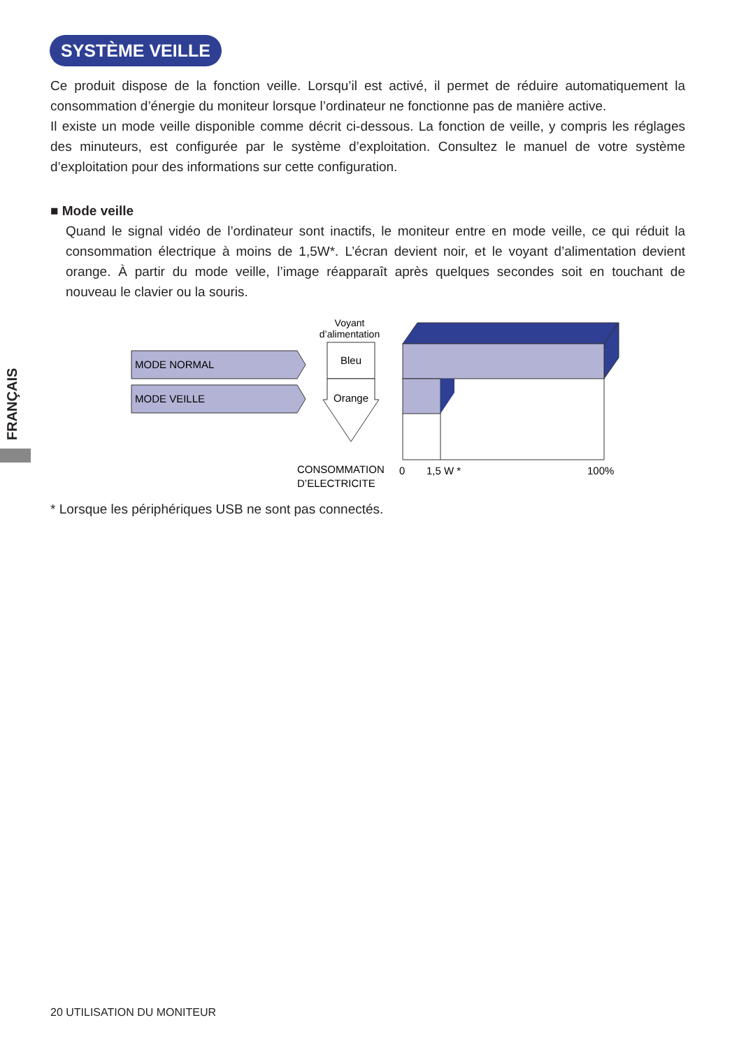SYSTÈME VEILLE
Ce produit dispose de la fonction veille. Lorsqu’il est activé, il permet de réduire automatiquement la consommation d’énergie du moniteur lorsque l’ordinateur ne fonctionne pas de manière active.
Il existe un mode veille disponible comme décrit ci-dessous. La fonction de veille, y compris les réglages des minuteurs, est configurée par le système d’exploitation. Consultez le manuel de votre système d’exploitation pour des informations sur cette configuration.
■ Mode veille
Quand le signal vidéo de l’ordinateur sont inactifs, le moniteur entre en mode veille, ce qui réduit la consommation électrique à moins de 1,5W*. L’écran devient noir, et le voyant d’alimentation devient orange. À partir du mode veille, l’image réapparaît après quelques secondes soit en touchant de nouveau le clavier ou la souris.
FRANÇAIS
MODE NORMAL
MODE VEILLE
Voyant
d’alimentation
Bleu
Orange
CONSOMMATION
D’ELECTRICITE
0
1,5 W *
100%
* Lorsque les périphériques USB ne sont pas connectés.
20 UTILISATION DU MONITEUR